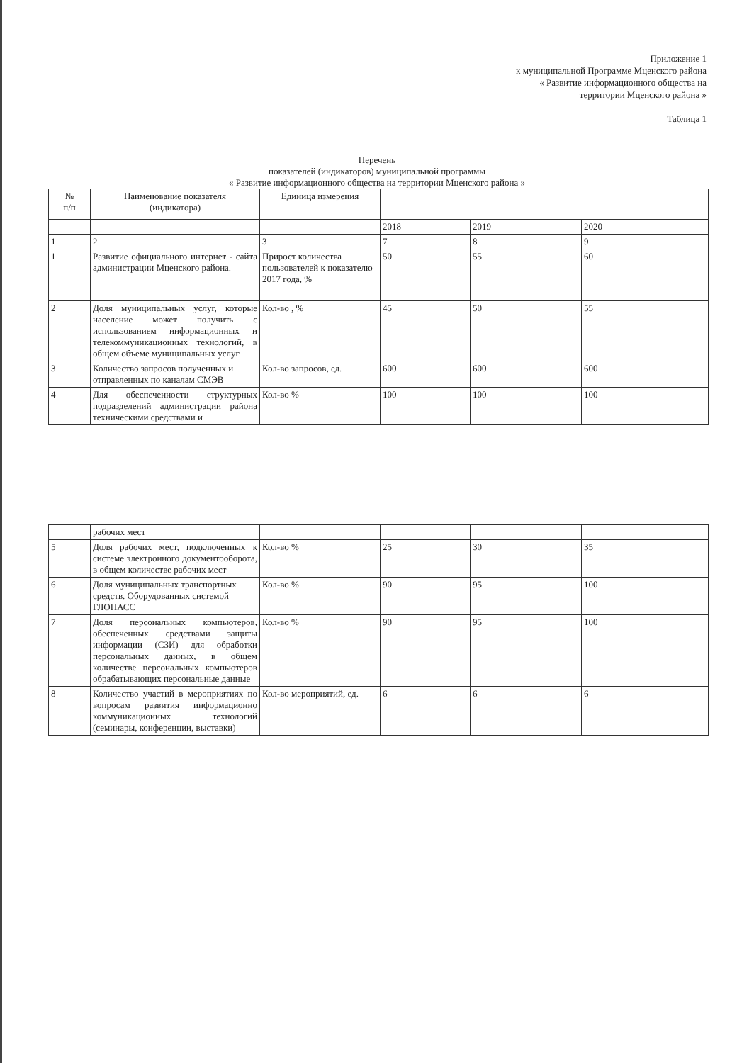Приложение 1
к муниципальной Программе Мценского района
« Развитие информационного общества на
территории Мценского района »
Таблица 1
Перечень
показателей (индикаторов) муниципальной программы
« Развитие информационного общества на территории Мценского района »
| № п/п | Наименование показателя (индикатора) | Единица измерения | | | |
| --- | --- | --- | --- | --- | --- |
| | | | 2018 | 2019 | 2020 |
| 1 | 2 | 3 | 7 | 8 | 9 |
| 1 | Развитие официального интернет - сайта администрации Мценского района. | Прирост количества пользователей к показателю 2017 года, % | 50 | 55 | 60 |
| 2 | Доля муниципальных услуг, которые население может получить с использованием информационных и телекоммуникационных технологий, в общем объеме муниципальных услуг | Кол-во , % | 45 | 50 | 55 |
| 3 | Количество запросов полученных и отправленных по каналам СМЭВ | Кол-во запросов, ед. | 600 | 600 | 600 |
| 4 | Для обеспеченности структурных подразделений администрации района техническими средствами и | Кол-во % | 100 | 100 | 100 |
| | рабочих мест | | | | |
| 5 | Доля рабочих мест, подключенных к системе электронного документооборота, в общем количестве рабочих мест | Кол-во % | 25 | 30 | 35 |
| 6 | Доля муниципальных транспортных средств. Оборудованных системой ГЛОНАСС | Кол-во % | 90 | 95 | 100 |
| 7 | Доля персональных компьютеров, обеспеченных средствами защиты информации (СЗИ) для обработки персональных данных, в общем количестве персональных компьютеров обрабатывающих персональные данные | Кол-во % | 90 | 95 | 100 |
| 8 | Количество участий в мероприятиях по вопросам развития информационно коммуникационных технологий (семинары, конференции, выставки) | Кол-во мероприятий, ед. | 6 | 6 | 6 |